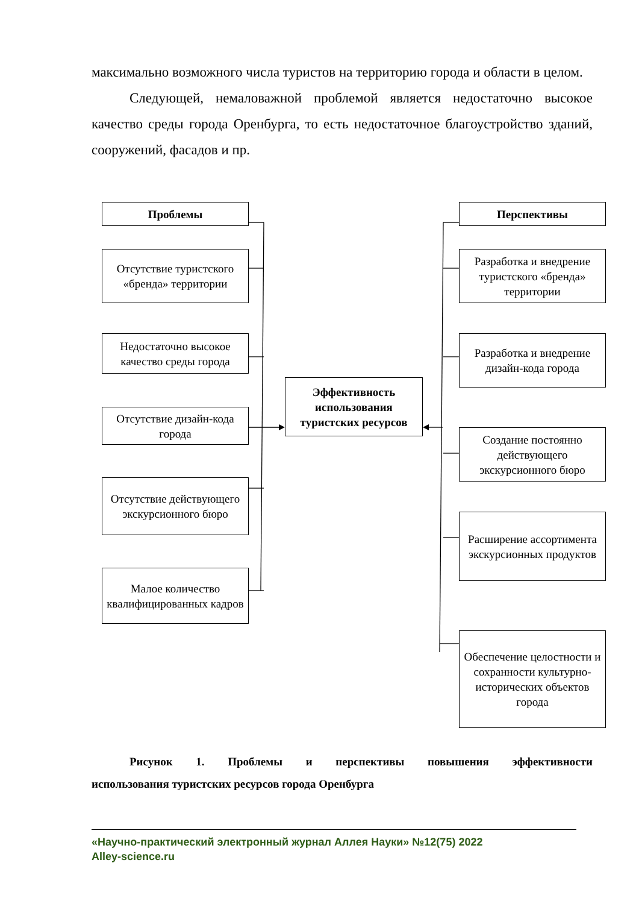максимально возможного числа туристов на территорию города и области в целом.
Следующей, немаловажной проблемой является недостаточно высокое качество среды города Оренбурга, то есть недостаточное благоустройство зданий, сооружений, фасадов и пр.
Проблемы
Отсутствие туристского «бренда» территории
Недостаточно высокое качество среды города
Отсутствие дизайн-кода города
Отсутствие действующего экскурсионного бюро
Малое количество квалифицированных кадров
Эффективность использования туристских ресурсов
Перспективы
Разработка и внедрение туристского «бренда» территории
Разработка и внедрение дизайн-кода города
Создание постоянно действующего экскурсионного бюро
Расширение ассортимента экскурсионных продуктов
Обеспечение целостности и сохранности культурно-исторических объектов города
Рисунок 1. Проблемы и перспективы повышения эффективности
использования туристских ресурсов города Оренбурга
«Научно-практический электронный журнал Аллея Науки» №12(75) 2022
Alley-science.ru